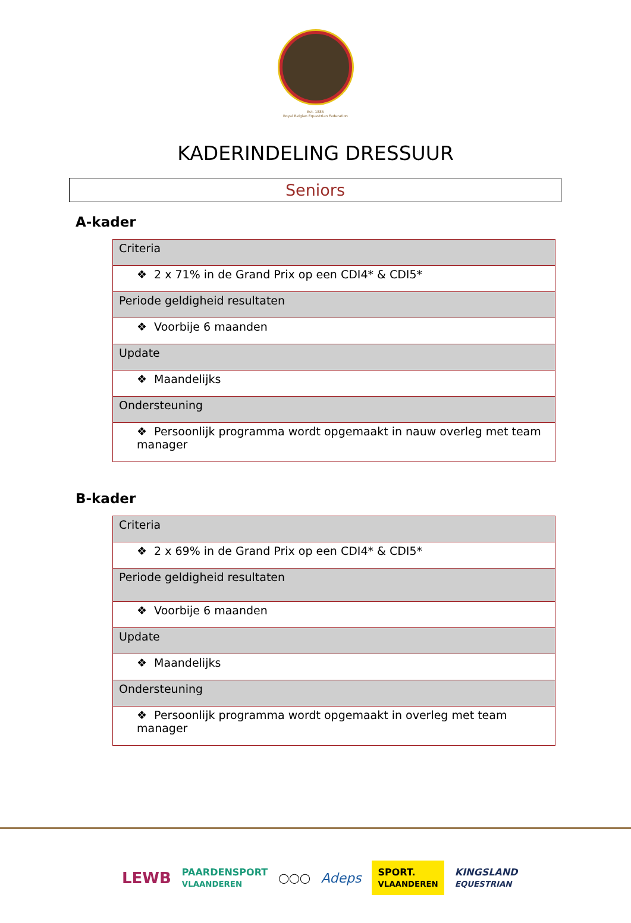Est. 1885
Royal Belgian Equestrian Federation
KADERINDELING DRESSUUR
Seniors
A-kader
| Criteria |
| ❖ 2 x 71% in de Grand Prix op een CDI4* & CDI5* |
| Periode geldigheid resultaten |
| ❖ Voorbije 6 maanden |
| Update |
| ❖ Maandelijks |
| Ondersteuning |
| ❖ Persoonlijk programma wordt opgemaakt in nauw overleg met team manager |
B-kader
| Criteria |
| ❖ 2 x 69% in de Grand Prix op een CDI4* & CDI5* |
| Periode geldigheid resultaten |
| ❖ Voorbije 6 maanden |
| Update |
| ❖ Maandelijks |
| Ondersteuning |
| ❖ Persoonlijk programma wordt opgemaakt in overleg met team manager |
LEWB PAARDENSPORT
VLAANDEREN ◯◯◯ Adeps SPORT.
VLAANDEREN KINGSLAND
EQUESTRIAN